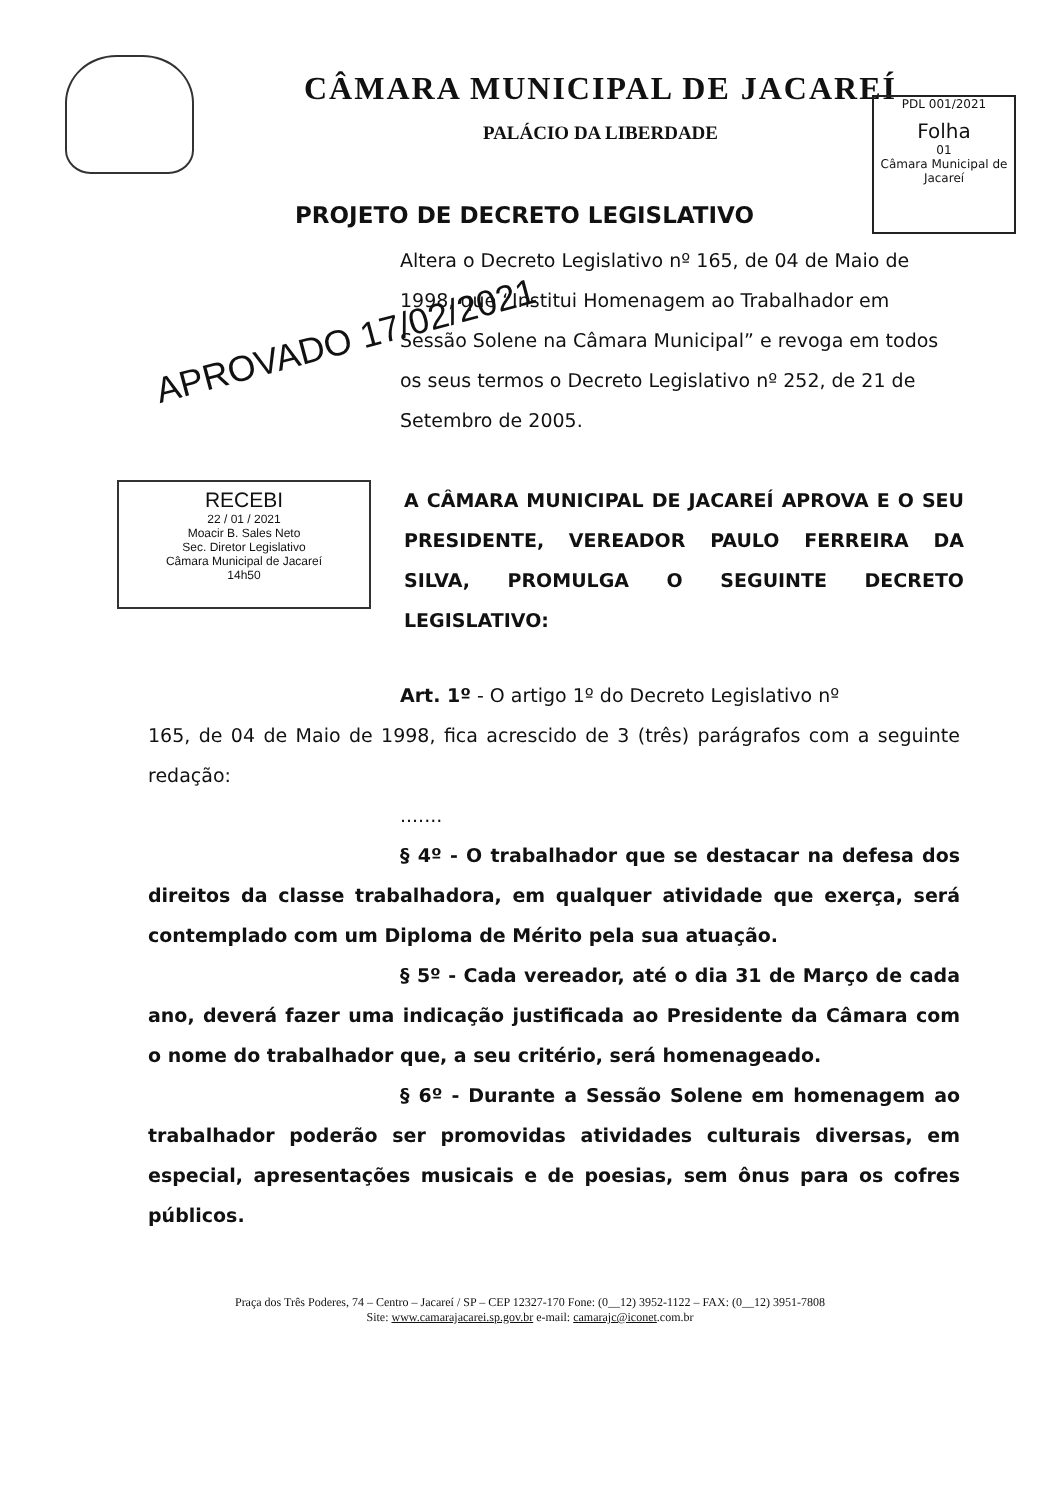CÂMARA MUNICIPAL DE JACAREÍ
PALÁCIO DA LIBERDADE
PDL 001/2021
Folha
01
Câmara Municipal de Jacareí
PROJETO DE DECRETO LEGISLATIVO
Altera o Decreto Legislativo nº 165, de 04 de Maio de 1998, que “Institui Homenagem ao Trabalhador em Sessão Solene na Câmara Municipal” e revoga em todos os seus termos o Decreto Legislativo nº 252, de 21 de Setembro de 2005.
APROVADO 17/02/2021
RECEBI
22 / 01 / 2021
Moacir B. Sales Neto
Sec. Diretor Legislativo
Câmara Municipal de Jacareí
14h50
A CÂMARA MUNICIPAL DE JACAREÍ APROVA E O SEU PRESIDENTE, VEREADOR PAULO FERREIRA DA SILVA, PROMULGA O SEGUINTE DECRETO LEGISLATIVO:
Art. 1º - O artigo 1º do Decreto Legislativo nº
165, de 04 de Maio de 1998, fica acrescido de 3 (três) parágrafos com a seguinte redação:
.......
§ 4º - O trabalhador que se destacar na defesa dos direitos da classe trabalhadora, em qualquer atividade que exerça, será contemplado com um Diploma de Mérito pela sua atuação.
§ 5º - Cada vereador, até o dia 31 de Março de cada ano, deverá fazer uma indicação justificada ao Presidente da Câmara com o nome do trabalhador que, a seu critério, será homenageado.
§ 6º - Durante a Sessão Solene em homenagem ao trabalhador poderão ser promovidas atividades culturais diversas, em especial, apresentações musicais e de poesias, sem ônus para os cofres públicos.
Praça dos Três Poderes, 74 – Centro – Jacareí / SP – CEP 12327-170 Fone: (0__12) 3952-1122 – FAX: (0__12) 3951-7808
Site: www.camarajacarei.sp.gov.br e-mail: camarajc@iconet.com.br